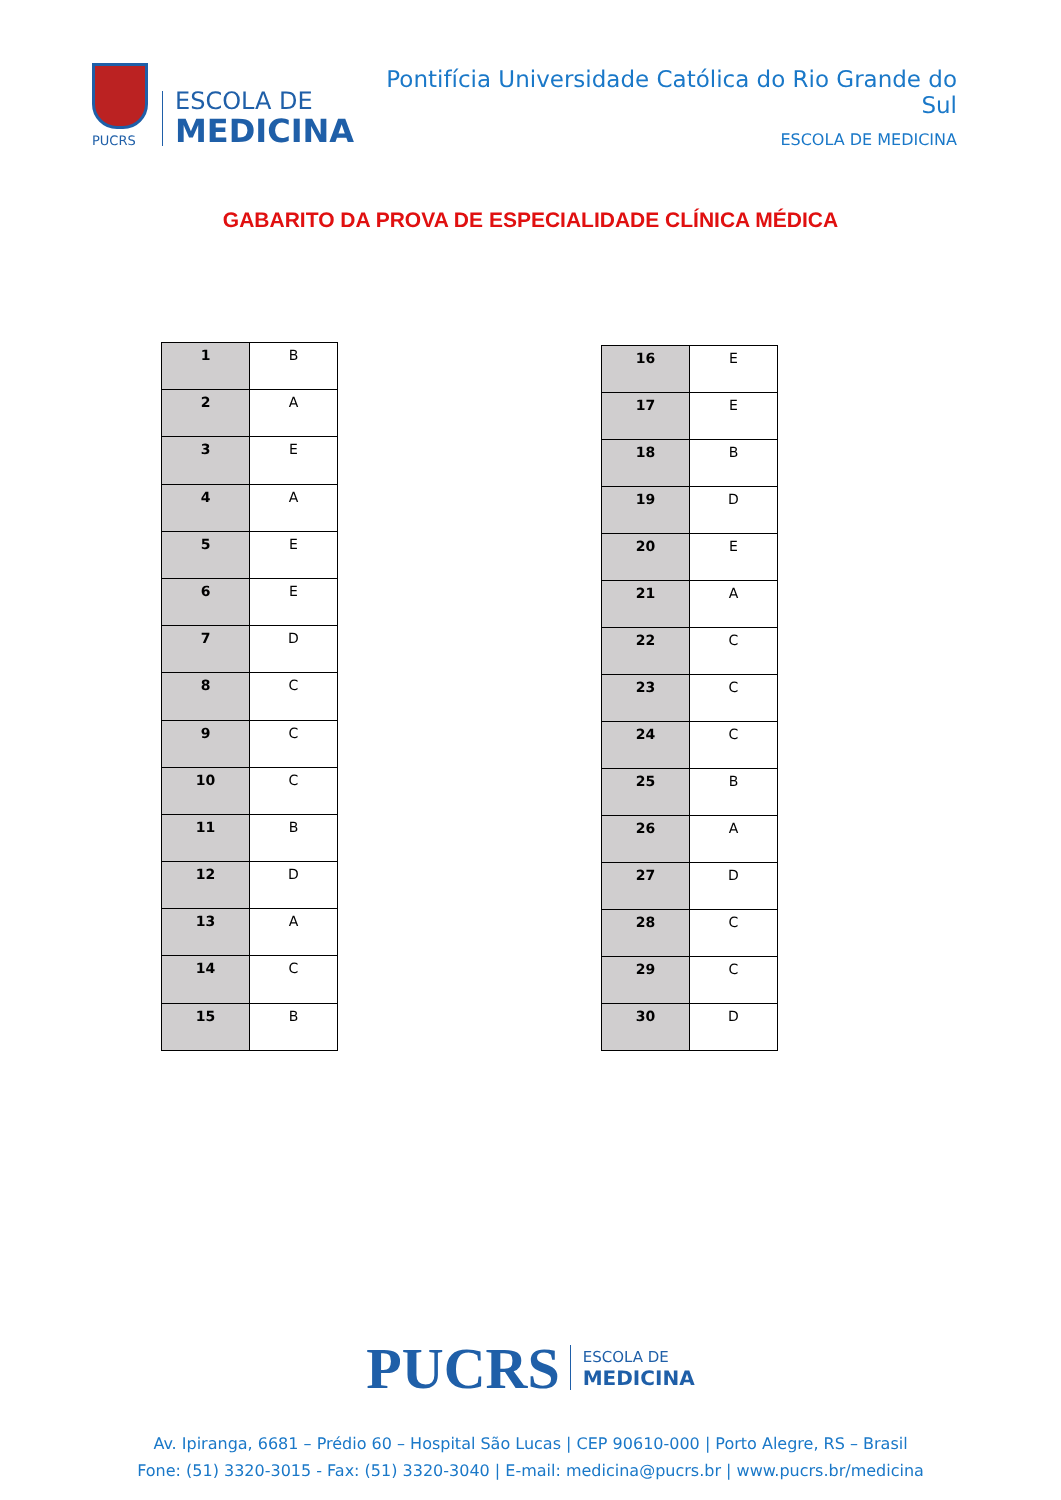PUCRS
ESCOLA DE
MEDICINA
Pontifícia Universidade Católica do Rio Grande do Sul
ESCOLA DE MEDICINA
GABARITO DA PROVA DE ESPECIALIDADE CLÍNICA MÉDICA
| 1 | B |
| 2 | A |
| 3 | E |
| 4 | A |
| 5 | E |
| 6 | E |
| 7 | D |
| 8 | C |
| 9 | C |
| 10 | C |
| 11 | B |
| 12 | D |
| 13 | A |
| 14 | C |
| 15 | B |
| 16 | E |
| 17 | E |
| 18 | B |
| 19 | D |
| 20 | E |
| 21 | A |
| 22 | C |
| 23 | C |
| 24 | C |
| 25 | B |
| 26 | A |
| 27 | D |
| 28 | C |
| 29 | C |
| 30 | D |
PUCRS
ESCOLA DE
MEDICINA
Av. Ipiranga, 6681 – Prédio 60 – Hospital São Lucas | CEP 90610-000 | Porto Alegre, RS – Brasil
Fone: (51) 3320-3015 - Fax: (51) 3320-3040 | E-mail: medicina@pucrs.br | www.pucrs.br/medicina